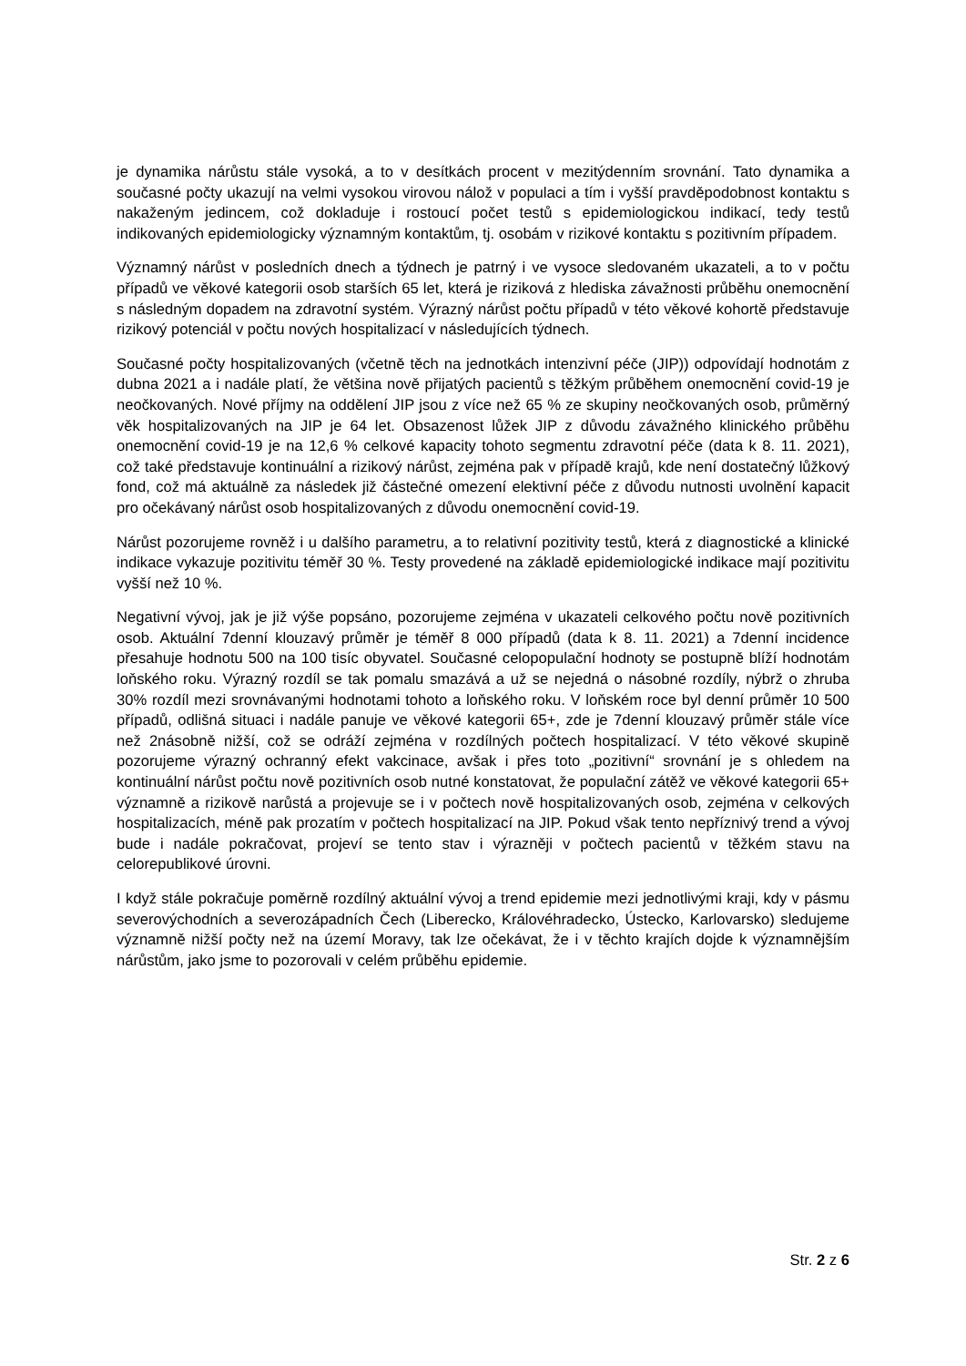je dynamika nárůstu stále vysoká, a to v desítkách procent v mezitýdenním srovnání. Tato dynamika a současné počty ukazují na velmi vysokou virovou nálož v populaci a tím i vyšší pravděpodobnost kontaktu s nakaženým jedincem, což dokladuje i rostoucí počet testů s epidemiologickou indikací, tedy testů indikovaných epidemiologicky významným kontaktům, tj. osobám v rizikové kontaktu s pozitivním případem.
Významný nárůst v posledních dnech a týdnech je patrný i ve vysoce sledovaném ukazateli, a to v počtu případů ve věkové kategorii osob starších 65 let, která je riziková z hlediska závažnosti průběhu onemocnění s následným dopadem na zdravotní systém. Výrazný nárůst počtu případů v této věkové kohortě představuje rizikový potenciál v počtu nových hospitalizací v následujících týdnech.
Současné počty hospitalizovaných (včetně těch na jednotkách intenzivní péče (JIP)) odpovídají hodnotám z dubna 2021 a i nadále platí, že většina nově přijatých pacientů s těžkým průběhem onemocnění covid-19 je neočkovaných. Nové příjmy na oddělení JIP jsou z více než 65 % ze skupiny neočkovaných osob, průměrný věk hospitalizovaných na JIP je 64 let. Obsazenost lůžek JIP z důvodu závažného klinického průběhu onemocnění covid-19 je na 12,6 % celkové kapacity tohoto segmentu zdravotní péče (data k 8. 11. 2021), což také představuje kontinuální a rizikový nárůst, zejména pak v případě krajů, kde není dostatečný lůžkový fond, což má aktuálně za následek již částečné omezení elektivní péče z důvodu nutnosti uvolnění kapacit pro očekávaný nárůst osob hospitalizovaných z důvodu onemocnění covid-19.
Nárůst pozorujeme rovněž i u dalšího parametru, a to relativní pozitivity testů, která z diagnostické a klinické indikace vykazuje pozitivitu téměř 30 %. Testy provedené na základě epidemiologické indikace mají pozitivitu vyšší než 10 %.
Negativní vývoj, jak je již výše popsáno, pozorujeme zejména v ukazateli celkového počtu nově pozitivních osob. Aktuální 7denní klouzavý průměr je téměř 8 000 případů (data k 8. 11. 2021) a 7denní incidence přesahuje hodnotu 500 na 100 tisíc obyvatel. Současné celopopulační hodnoty se postupně blíží hodnotám loňského roku. Výrazný rozdíl se tak pomalu smazává a už se nejedná o násobné rozdíly, nýbrž o zhruba 30% rozdíl mezi srovnávanými hodnotami tohoto a loňského roku. V loňském roce byl denní průměr 10 500 případů, odlišná situaci i nadále panuje ve věkové kategorii 65+, zde je 7denní klouzavý průměr stále více než 2násobně nižší, což se odráží zejména v rozdílných počtech hospitalizací. V této věkové skupině pozorujeme výrazný ochranný efekt vakcinace, avšak i přes toto „pozitivní“ srovnání je s ohledem na kontinuální nárůst počtu nově pozitivních osob nutné konstatovat, že populační zátěž ve věkové kategorii 65+ významně a rizikově narůstá a projevuje se i v počtech nově hospitalizovaných osob, zejména v celkových hospitalizacích, méně pak prozatím v počtech hospitalizací na JIP. Pokud však tento nepříznivý trend a vývoj bude i nadále pokračovat, projeví se tento stav i výrazněji v počtech pacientů v těžkém stavu na celorepublikové úrovni.
I když stále pokračuje poměrně rozdílný aktuální vývoj a trend epidemie mezi jednotlivými kraji, kdy v pásmu severovýchodních a severozápadních Čech (Liberecko, Královéhradecko, Ústecko, Karlovarsko) sledujeme významně nižší počty než na území Moravy, tak lze očekávat, že i v těchto krajích dojde k významnějším nárůstům, jako jsme to pozorovali v celém průběhu epidemie.
Str. 2 z 6